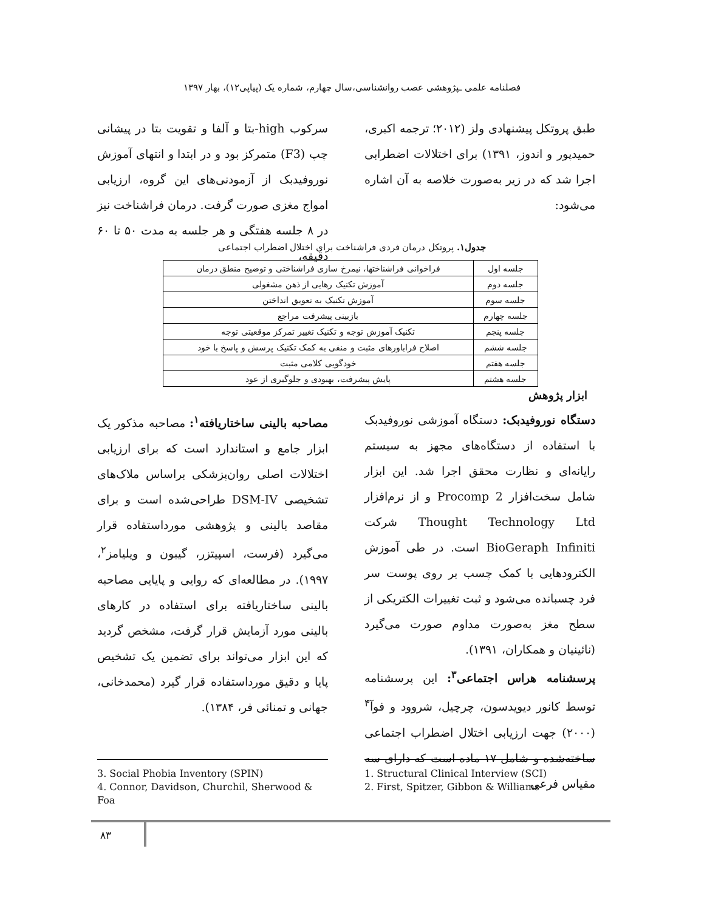فصلنامه علمی ـپژوهشی عصب روانشناسی،سال چهارم، شماره یک (پیاپی۱۲)، بهار ۱۳۹۷
سرکوب high-بتا و آلفا و تقویت بتا در پیشانی چپ (F3) متمرکز بود و در ابتدا و انتهای آموزش نوروفیدبک از آزمودنی‌های این گروه، ارزیابی امواج مغزی صورت گرفت. درمان فراشناخت نیز در ۸ جلسه هفتگی و هر جلسه به مدت ۵۰ تا ۶۰ دقیقه،
طبق پروتکل پیشنهادی ولز (۲۰۱۲؛ ترجمه اکبری، حمیدپور و اندوز، ۱۳۹۱) برای اختلالات اضطرابی اجرا شد که در زیر به‌صورت خلاصه به آن اشاره می‌شود:
جدول۱. پروتکل درمان فردی فراشناخت برای اختلال اضطراب اجتماعی
| جلسه اول | فراخوانی فراشناختها، نیمرخ سازی فراشناختی و توضیح منطق درمان |
| جلسه دوم | آموزش تکنیک رهایی از ذهن مشغولی |
| جلسه سوم | آموزش تکنیک به تعویق انداختن |
| جلسه چهارم | بازبینی پیشرفت مراجع |
| جلسه پنجم | تکنیک آموزش توجه و تکنیک تغییر تمرکز موقعیتی توجه |
| جلسه ششم | اصلاح فراباورهای مثبت و منفی به کمک تکنیک پرسش و پاسخ با خود |
| جلسه هفتم | خودگویی کلامی مثبت |
| جلسه هشتم | پایش پیشرفت، بهبودی و جلوگیری از عود |
ابزار پژوهش
مصاحبه بالینی ساختاریافته<sup>۱</sup>: مصاحبه مذکور یک ابزار جامع و استاندارد است که برای ارزیابی اختلالات اصلی روان‌پزشکی براساس ملاک‌های تشخیصی DSM-IV طراحی‌شده است و برای مقاصد بالینی و پژوهشی مورداستفاده قرار می‌گیرد (فرست، اسپیتزر، گیبون و ویلیامز<sup>۲</sup>، ۱۹۹۷). در مطالعه‌ای که روایی و پایایی مصاحبه بالینی ساختاریافته برای استفاده در کارهای بالینی مورد آزمایش قرار گرفت، مشخص گردید که این ابزار می‌تواند برای تضمین یک تشخیص پایا و دقیق مورداستفاده قرار گیرد (محمدخانی، جهانی و تمنائی فر، ۱۳۸۴).
دستگاه نوروفیدبک: دستگاه آموزشی نوروفیدبک با استفاده از دستگاه‌های مجهز به سیستم رایانه‌ای و نظارت محقق اجرا شد. این ابزار شامل سخت‌افزار Procomp 2 و از نرم‌افزار Thought Technology Ltd شرکت BioGeraph Infiniti است. در طی آموزش الکترودهایی با کمک چسب بر روی پوست سر فرد چسبانده می‌شود و ثبت تغییرات الکتریکی از سطح مغز به‌صورت مداوم صورت می‌گیرد (نائینیان و همکاران، ۱۳۹۱).
پرسشنامه هراس اجتماعی<sup>۳</sup>: این پرسشنامه توسط کانور دیویدسون، چرچیل، شروود و فوآ<sup>۴</sup> (۲۰۰۰) جهت ارزیابی اختلال اضطراب اجتماعی ساخته‌شده و شامل ۱۷ ماده است که دارای سه مقیاس فرعی
1. Structural Clinical Interview (SCI)
2. First, Spitzer, Gibbon & Williams
3. Social Phobia Inventory (SPIN)
4. Connor, Davidson, Churchil, Sherwood & Foa
۸۳